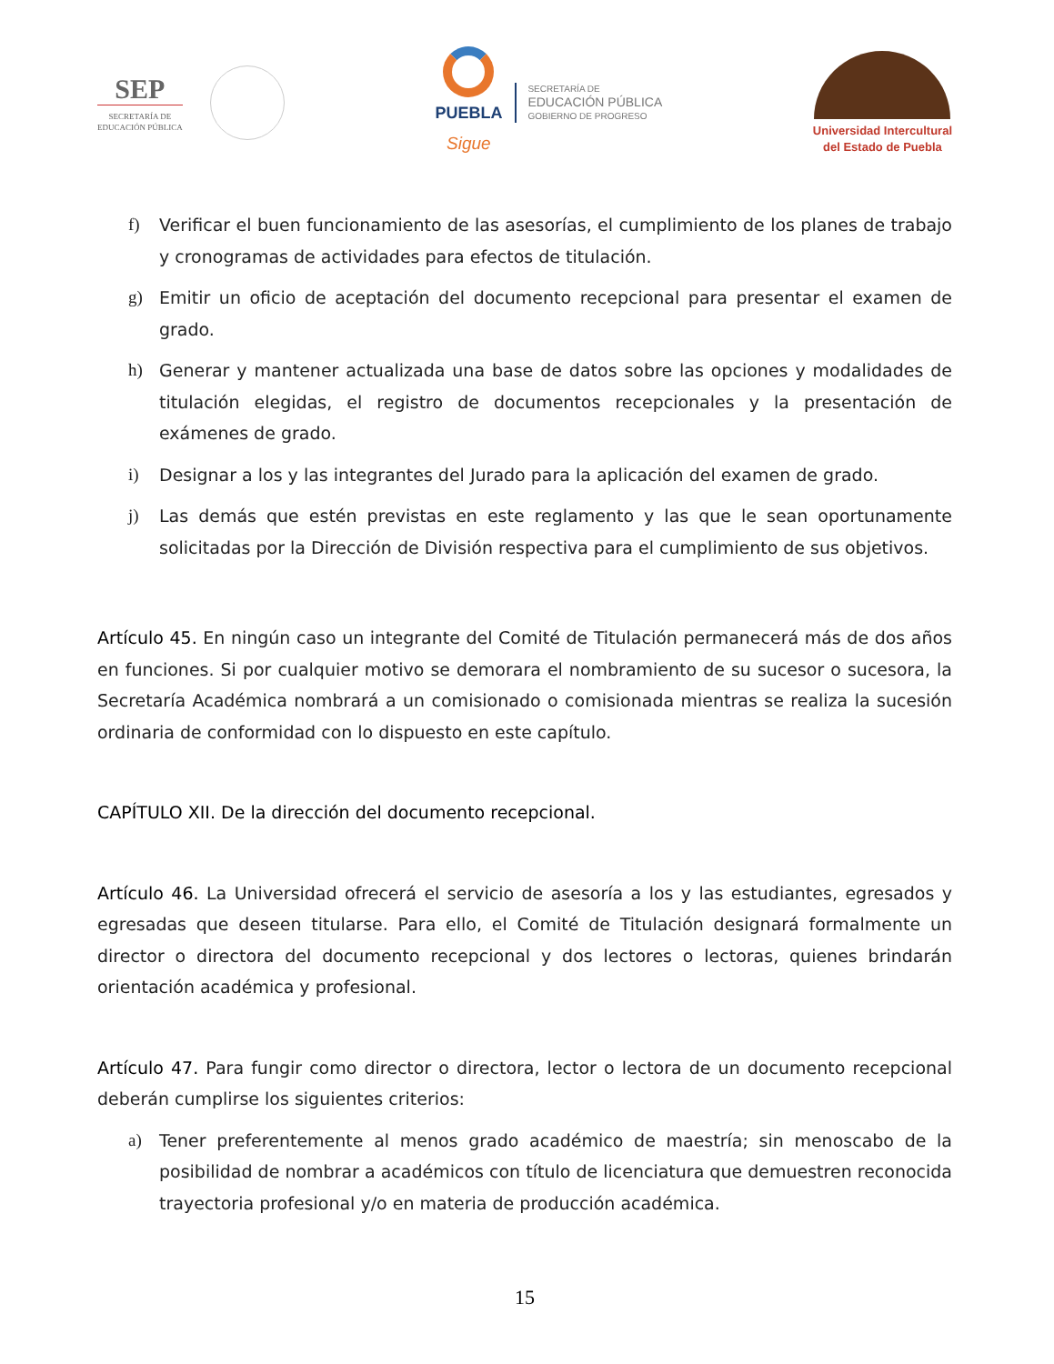SEP
SECRETARÍA DE
EDUCACIÓN PÚBLICA
PUEBLA
Sigue
SECRETARÍA DE
EDUCACIÓN PÚBLICA
GOBIERNO DE PROGRESO
Universidad Intercultural
del Estado de Puebla
f) Verificar el buen funcionamiento de las asesorías, el cumplimiento de los planes de trabajo y cronogramas de actividades para efectos de titulación.
g) Emitir un oficio de aceptación del documento recepcional para presentar el examen de grado.
h) Generar y mantener actualizada una base de datos sobre las opciones y modalidades de titulación elegidas, el registro de documentos recepcionales y la presentación de exámenes de grado.
i) Designar a los y las integrantes del Jurado para la aplicación del examen de grado.
j) Las demás que estén previstas en este reglamento y las que le sean oportunamente solicitadas por la Dirección de División respectiva para el cumplimiento de sus objetivos.
Artículo 45. En ningún caso un integrante del Comité de Titulación permanecerá más de dos años en funciones. Si por cualquier motivo se demorara el nombramiento de su sucesor o sucesora, la Secretaría Académica nombrará a un comisionado o comisionada mientras se realiza la sucesión ordinaria de conformidad con lo dispuesto en este capítulo.
CAPÍTULO XII. De la dirección del documento recepcional.
Artículo 46. La Universidad ofrecerá el servicio de asesoría a los y las estudiantes, egresados y egresadas que deseen titularse. Para ello, el Comité de Titulación designará formalmente un director o directora del documento recepcional y dos lectores o lectoras, quienes brindarán orientación académica y profesional.
Artículo 47. Para fungir como director o directora, lector o lectora de un documento recepcional deberán cumplirse los siguientes criterios:
a) Tener preferentemente al menos grado académico de maestría; sin menoscabo de la posibilidad de nombrar a académicos con título de licenciatura que demuestren reconocida trayectoria profesional y/o en materia de producción académica.
15